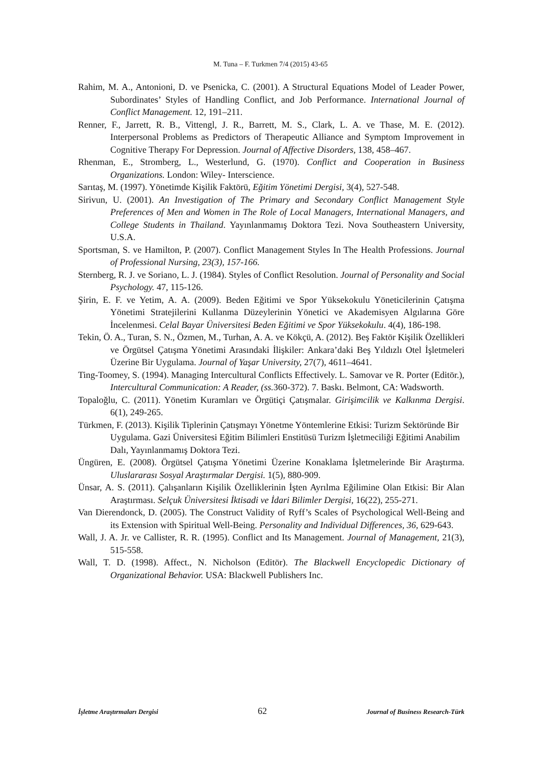M. Tuna – F. Turkmen 7/4 (2015) 43-65
Rahim, M. A., Antonioni, D. ve Psenicka, C. (2001). A Structural Equations Model of Leader Power, Subordinates’ Styles of Handling Conflict, and Job Performance. International Journal of Conflict Management. 12, 191–211.
Renner, F., Jarrett, R. B., Vittengl, J. R., Barrett, M. S., Clark, L. A. ve Thase, M. E. (2012). Interpersonal Problems as Predictors of Therapeutic Alliance and Symptom Improvement in Cognitive Therapy For Depression. Journal of Affective Disorders, 138, 458–467.
Rhenman, E., Stromberg, L., Westerlund, G. (1970). Conflict and Cooperation in Business Organizations. London: Wiley- Interscience.
Sarıtaş, M. (1997). Yönetimde Kişilik Faktörü, Eğitim Yönetimi Dergisi, 3(4), 527-548.
Sirivun, U. (2001). An Investigation of The Primary and Secondary Conflict Management Style Preferences of Men and Women in The Role of Local Managers, International Managers, and College Students in Thailand. Yayınlanmamış Doktora Tezi. Nova Southeastern University, U.S.A.
Sportsman, S. ve Hamilton, P. (2007). Conflict Management Styles In The Health Professions. Journal of Professional Nursing, 23(3), 157-166.
Sternberg, R. J. ve Soriano, L. J. (1984). Styles of Conflict Resolution. Journal of Personality and Social Psychology. 47, 115-126.
Şirin, E. F. ve Yetim, A. A. (2009). Beden Eğitimi ve Spor Yüksekokulu Yöneticilerinin Çatışma Yönetimi Stratejilerini Kullanma Düzeylerinin Yönetici ve Akademisyen Algılarına Göre İncelenmesi. Celal Bayar Üniversitesi Beden Eğitimi ve Spor Yüksekokulu. 4(4), 186-198.
Tekin, Ö. A., Turan, S. N., Özmen, M., Turhan, A. A. ve Kökçü, A. (2012). Beş Faktör Kişilik Özellikleri ve Örgütsel Çatışma Yönetimi Arasındaki İlişkiler: Ankara’daki Beş Yıldızlı Otel İşletmeleri Üzerine Bir Uygulama. Journal of Yaşar University, 27(7), 4611–4641.
Ting-Toomey, S. (1994). Managing Intercultural Conflicts Effectively. L. Samovar ve R. Porter (Editör.), Intercultural Communication: A Reader, (ss. 360-372). 7. Baskı. Belmont, CA: Wadsworth.
Topaloğlu, C. (2011). Yönetim Kuramları ve Örgütiçi Çatışmalar. Girişimcilik ve Kalkınma Dergisi. 6(1), 249-265.
Türkmen, F. (2013). Kişilik Tiplerinin Çatışmayı Yönetme Yöntemlerine Etkisi: Turizm Sektöründe Bir Uygulama. Gazi Üniversitesi Eğitim Bilimleri Enstitüsü Turizm İşletmeciliği Eğitimi Anabilim Dalı, Yayınlanmamış Doktora Tezi.
Üngüren, E. (2008). Örgütsel Çatışma Yönetimi Üzerine Konaklama İşletmelerinde Bir Araştırma. Uluslararası Sosyal Araştırmalar Dergisi. 1(5), 880-909.
Ünsar, A. S. (2011). Çalışanların Kişilik Özelliklerinin İşten Ayrılma Eğilimine Olan Etkisi: Bir Alan Araştırması. Selçuk Üniversitesi İktisadi ve İdari Bilimler Dergisi, 16(22), 255-271.
Van Dierendonck, D. (2005). The Construct Validity of Ryff’s Scales of Psychological Well-Being and its Extension with Spiritual Well-Being. Personality and Individual Differences, 36, 629-643.
Wall, J. A. Jr. ve Callister, R. R. (1995). Conflict and Its Management. Journal of Management, 21(3), 515-558.
Wall, T. D. (1998). Affect., N. Nicholson (Editör). The Blackwell Encyclopedic Dictionary of Organizational Behavior. USA: Blackwell Publishers Inc.
İşletme Araştırmaları Dergisi 62 Journal of Business Research-Türk